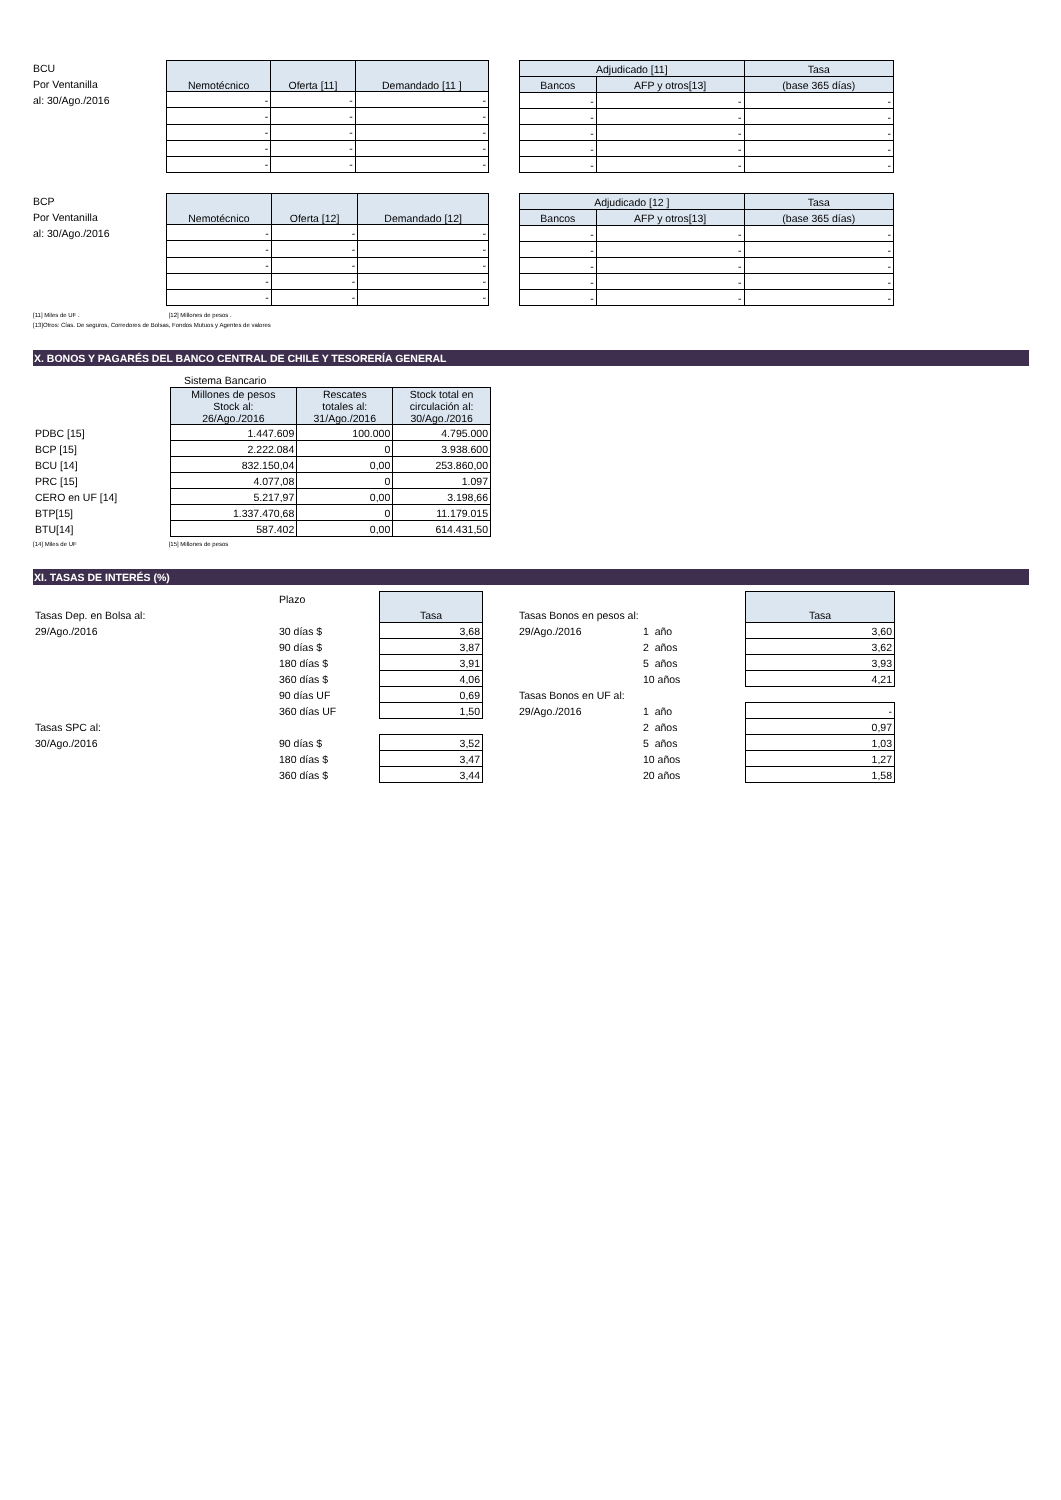BCU
Por Ventanilla
al: 30/Ago./2016
| Nemotécnico | Oferta [11] | Demandado [11 ] |
| --- | --- | --- |
| - | - | - |
| - | - | - |
| - | - | - |
| - | - | - |
| - | - | - |
| Adjudicado [11] | | Tasa |
| --- | --- | --- |
| Bancos | AFP y otros[13] | (base 365 días) |
| - | - | - |
| - | - | - |
| - | - | - |
| - | - | - |
| - | - | - |
BCP
Por Ventanilla
al: 30/Ago./2016
| Nemotécnico | Oferta [12] | Demandado [12] |
| --- | --- | --- |
| - | - | - |
| - | - | - |
| - | - | - |
| - | - | - |
| - | - | - |
| Adjudicado [12 ] | | Tasa |
| --- | --- | --- |
| Bancos | AFP y otros[13] | (base 365 días) |
| - | - | - |
| - | - | - |
| - | - | - |
| - | - | - |
| - | - | - |
[11] Miles de UF . [12] Millones de pesos .
[13]Otros: Cías. De seguros, Corredores de Bolsas, Fondos Mutuos y Agentes de valores
X. BONOS Y PAGARÉS DEL BANCO CENTRAL DE CHILE Y TESORERÍA GENERAL
| | Sistema Bancario | | |
| | Millones de pesos Stock al: 26/Ago./2016 | Rescates totales al: 31/Ago./2016 | Stock total en circulación al: 30/Ago./2016 |
| PDBC [15] | 1.447.609 | 100.000 | 4.795.000 |
| BCP [15] | 2.222.084 | 0 | 3.938.600 |
| BCU [14] | 832.150,04 | 0,00 | 253.860,00 |
| PRC [15] | 4.077,08 | 0 | 1.097 |
| CERO en UF [14] | 5.217,97 | 0,00 | 3.198,66 |
| BTP[15] | 1.337.470,68 | 0 | 11.179.015 |
| BTU[14] | 587.402 | 0,00 | 614.431,50 |
[14] Miles de UF [15] Millones de pesos
XI. TASAS DE INTERÉS (%)
| | Plazo | | | | | |
| Tasas Dep. en Bolsa al: | | Tasa | | Tasas Bonos en pesos al: | | Tasa |
| 29/Ago./2016 | 30 días $ | 3,68 | | 29/Ago./2016 | 1 año | 3,60 |
| | 90 días $ | 3,87 | | | 2 años | 3,62 |
| | 180 días $ | 3,91 | | | 5 años | 3,93 |
| | 360 días $ | 4,06 | | | 10 años | 4,21 |
| | 90 días UF | 0,69 | | Tasas Bonos en UF al: | | |
| | 360 días UF | 1,50 | | 29/Ago./2016 | 1 año | - |
| Tasas SPC al: | | | | | 2 años | 0,97 |
| 30/Ago./2016 | 90 días $ | 3,52 | | | 5 años | 1,03 |
| | 180 días $ | 3,47 | | | 10 años | 1,27 |
| | 360 días $ | 3,44 | | | 20 años | 1,58 |